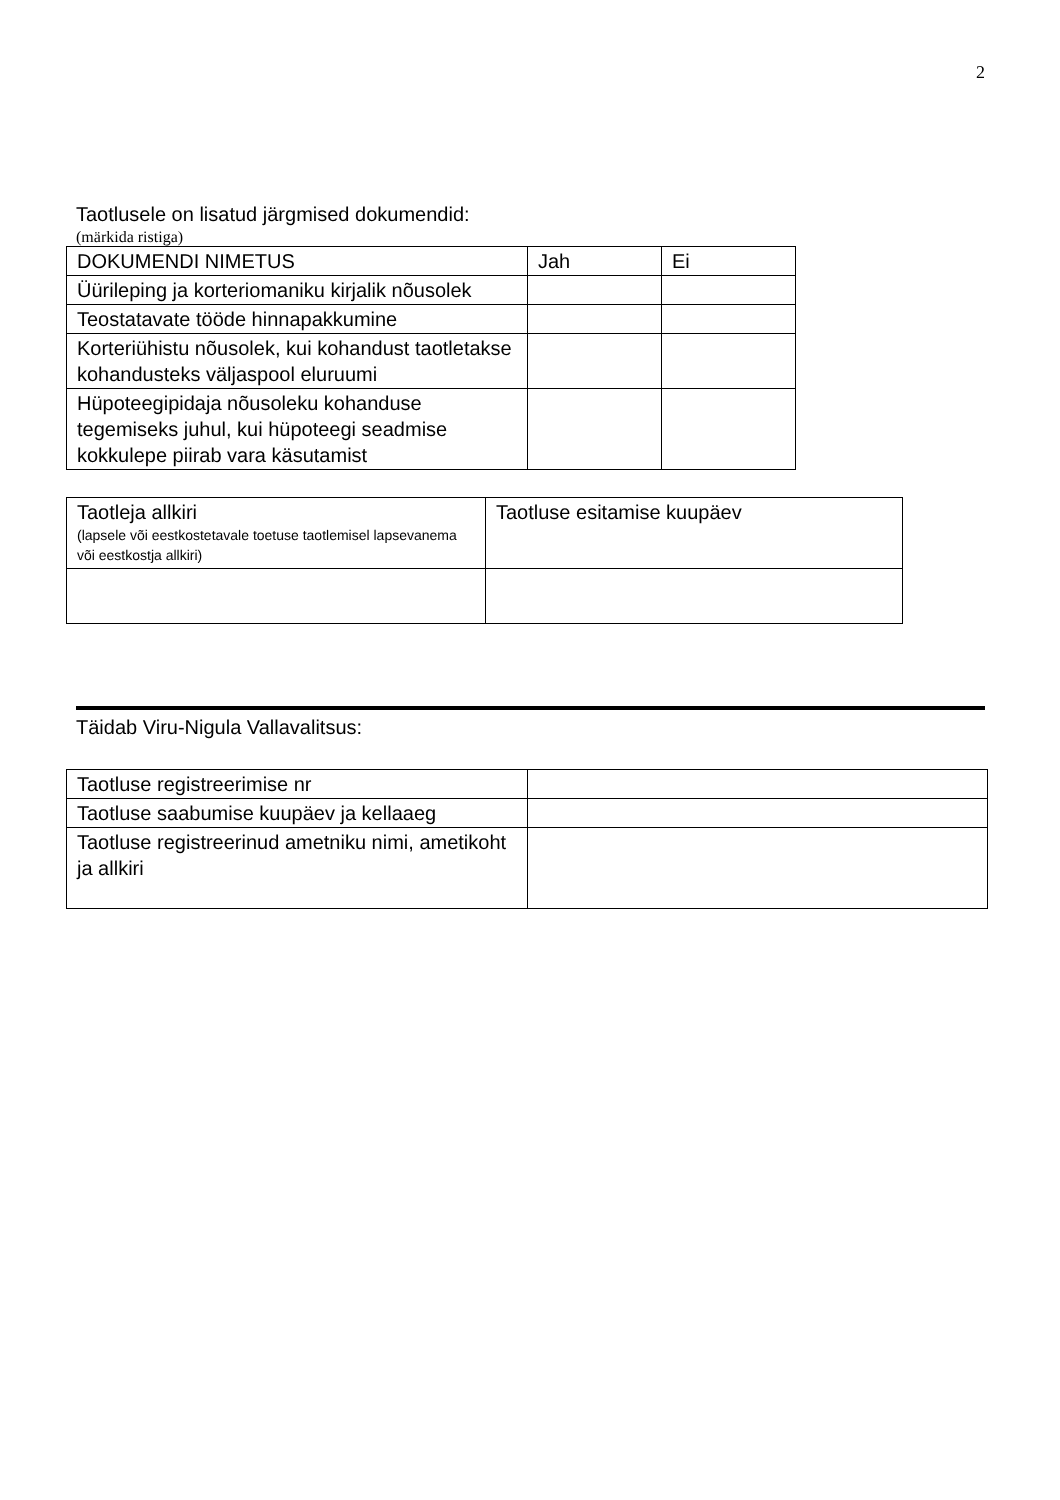2
Taotlusele on lisatud järgmised dokumendid:
(märkida ristiga)
| DOKUMENDI NIMETUS | Jah | Ei |
| --- | --- | --- |
| Üürileping ja korteriomaniku kirjalik nõusolek | | |
| Teostatavate tööde hinnapakkumine | | |
| Korteriühistu nõusolek, kui kohandust taotletakse kohandusteks väljaspool eluruumi | | |
| Hüpoteegipidaja nõusoleku kohanduse tegemiseks juhul, kui hüpoteegi seadmise kokkulepe piirab vara käsutamist | | |
| Taotleja allkiri (lapsele või eestkostetavale toetuse taotlemisel lapsevanema või eestkostja allkiri) | Taotluse esitamise kuupäev |
Täidab Viru-Nigula Vallavalitsus:
| Taotluse registreerimise nr | |
| Taotluse saabumise kuupäev ja kellaaeg | |
| Taotluse registreerinud ametniku nimi, ametikoht ja allkiri | |